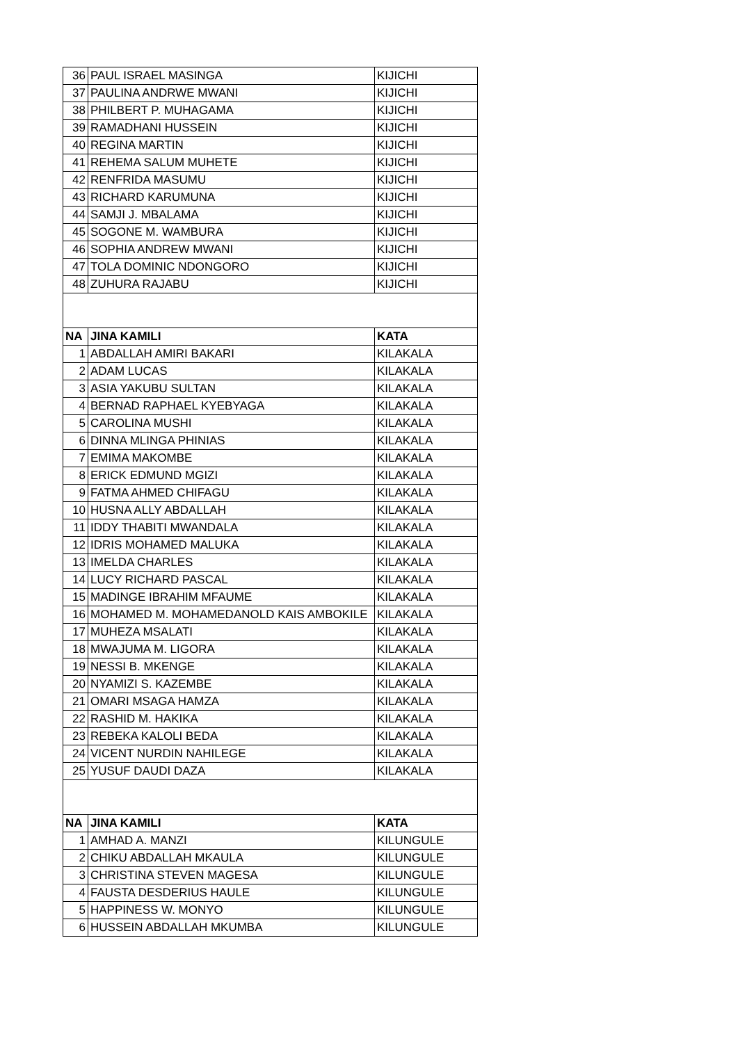| 36 | PAUL ISRAEL MASINGA | KIJICHI |
| 37 | PAULINA ANDRWE MWANI | KIJICHI |
| 38 | PHILBERT P. MUHAGAMA | KIJICHI |
| 39 | RAMADHANI HUSSEIN | KIJICHI |
| 40 | REGINA MARTIN | KIJICHI |
| 41 | REHEMA SALUM MUHETE | KIJICHI |
| 42 | RENFRIDA MASUMU | KIJICHI |
| 43 | RICHARD KARUMUNA | KIJICHI |
| 44 | SAMJI J. MBALAMA | KIJICHI |
| 45 | SOGONE M. WAMBURA | KIJICHI |
| 46 | SOPHIA ANDREW MWANI | KIJICHI |
| 47 | TOLA DOMINIC NDONGORO | KIJICHI |
| 48 | ZUHURA RAJABU | KIJICHI |
| NA | JINA KAMILI | KATA |
| 1 | ABDALLAH AMIRI BAKARI | KILAKALA |
| 2 | ADAM LUCAS | KILAKALA |
| 3 | ASIA YAKUBU SULTAN | KILAKALA |
| 4 | BERNAD RAPHAEL KYEBYAGA | KILAKALA |
| 5 | CAROLINA MUSHI | KILAKALA |
| 6 | DINNA MLINGA PHINIAS | KILAKALA |
| 7 | EMIMA MAKOMBE | KILAKALA |
| 8 | ERICK EDMUND MGIZI | KILAKALA |
| 9 | FATMA AHMED CHIFAGU | KILAKALA |
| 10 | HUSNA ALLY ABDALLAH | KILAKALA |
| 11 | IDDY THABITI MWANDALA | KILAKALA |
| 12 | IDRIS MOHAMED MALUKA | KILAKALA |
| 13 | IMELDA CHARLES | KILAKALA |
| 14 | LUCY RICHARD PASCAL | KILAKALA |
| 15 | MADINGE IBRAHIM MFAUME | KILAKALA |
| 16 | MOHAMED M. MOHAMEDANOLD KAIS AMBOKILE | KILAKALA |
| 17 | MUHEZA MSALATI | KILAKALA |
| 18 | MWAJUMA M. LIGORA | KILAKALA |
| 19 | NESSI B. MKENGE | KILAKALA |
| 20 | NYAMIZI S. KAZEMBE | KILAKALA |
| 21 | OMARI MSAGA HAMZA | KILAKALA |
| 22 | RASHID M. HAKIKA | KILAKALA |
| 23 | REBEKA KALOLI BEDA | KILAKALA |
| 24 | VICENT NURDIN NAHILEGE | KILAKALA |
| 25 | YUSUF DAUDI DAZA | KILAKALA |
| NA | JINA KAMILI | KATA |
| 1 | AMHAD A. MANZI | KILUNGULE |
| 2 | CHIKU ABDALLAH MKAULA | KILUNGULE |
| 3 | CHRISTINA STEVEN MAGESA | KILUNGULE |
| 4 | FAUSTA DESDERIUS HAULE | KILUNGULE |
| 5 | HAPPINESS W. MONYO | KILUNGULE |
| 6 | HUSSEIN ABDALLAH MKUMBA | KILUNGULE |